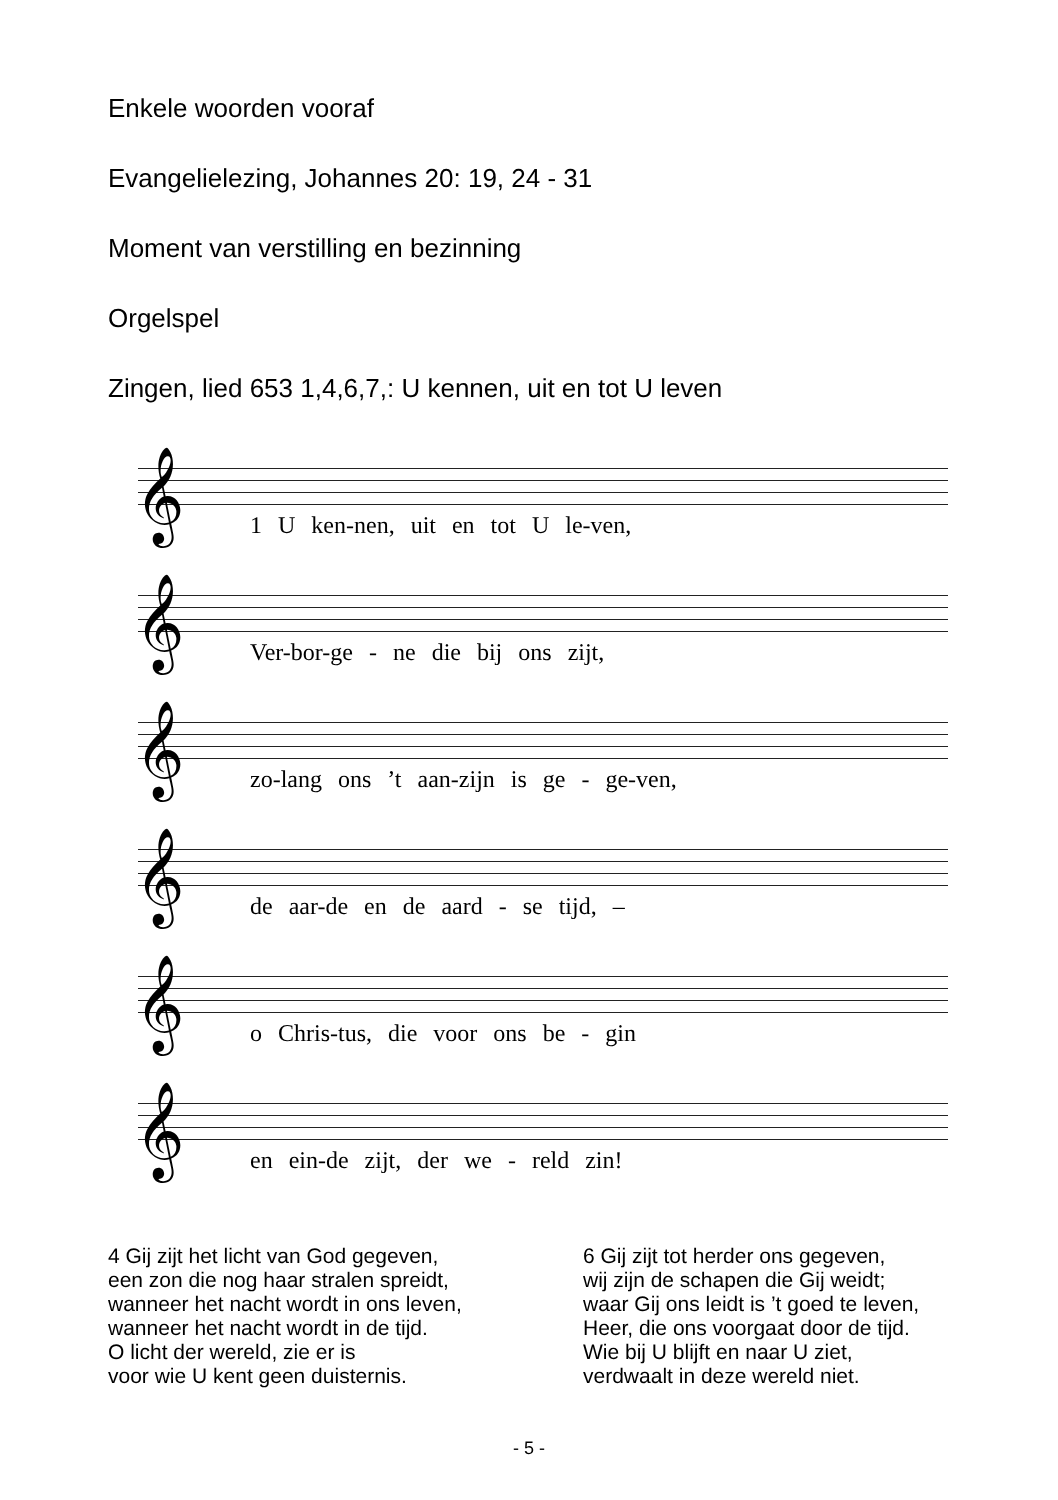Enkele woorden vooraf
Evangelielezing, Johannes 20: 19, 24 - 31
Moment van verstilling en bezinning
Orgelspel
Zingen, lied 653 1,4,6,7,: U kennen, uit en tot U leven
𝄞
1 U ken-nen, uit en tot U le-ven,
𝄞
Ver-bor-ge - ne die bij ons zijt,
𝄞
zo-lang ons ’t aan-zijn is ge - ge-ven,
𝄞
de aar-de en de aard - se tijd, –
𝄞
o Chris-tus, die voor ons be - gin
𝄞
en ein-de zijt, der we - reld zin!
4 Gij zijt het licht van God gegeven,
een zon die nog haar stralen spreidt,
wanneer het nacht wordt in ons leven,
wanneer het nacht wordt in de tijd.
O licht der wereld, zie er is
voor wie U kent geen duisternis.
6 Gij zijt tot herder ons gegeven,
wij zijn de schapen die Gij weidt;
waar Gij ons leidt is ’t goed te leven,
Heer, die ons voorgaat door de tijd.
Wie bij U blijft en naar U ziet,
verdwaalt in deze wereld niet.
- 5 -